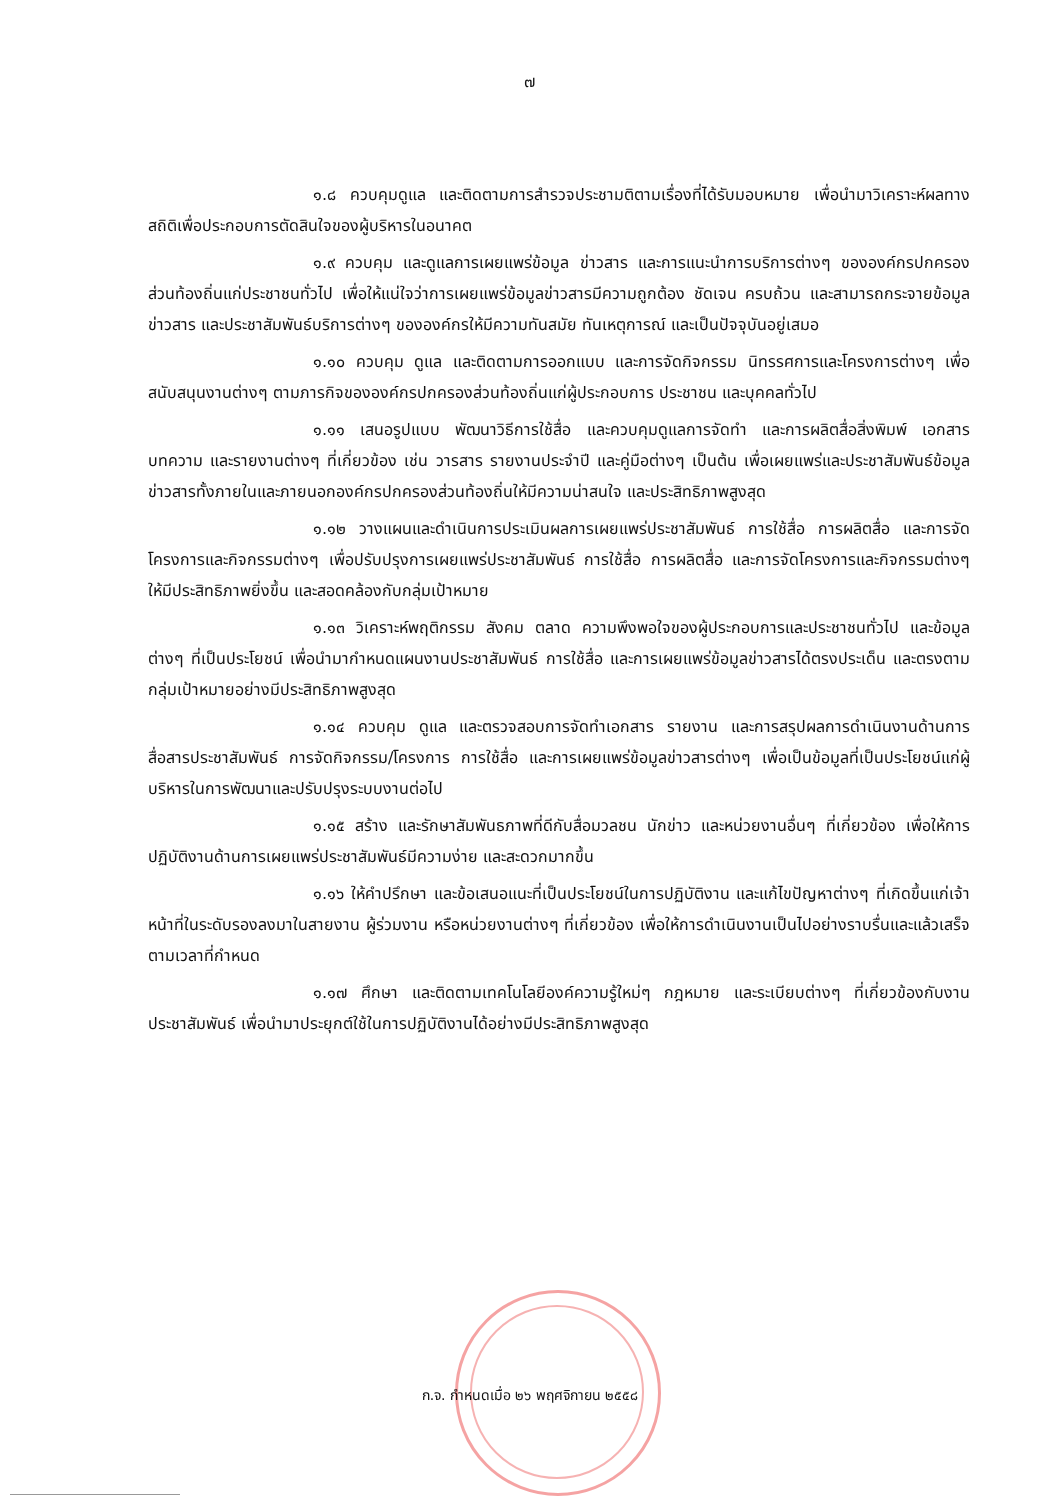๗
๑.๘ ควบคุมดูแล และติดตามการสำรวจประชามติตามเรื่องที่ได้รับมอบหมาย เพื่อนำมาวิเคราะห์ผลทางสถิติเพื่อประกอบการตัดสินใจของผู้บริหารในอนาคต
๑.๙ ควบคุม และดูแลการเผยแพร่ข้อมูล ข่าวสาร และการแนะนำการบริการต่างๆ ขององค์กรปกครองส่วนท้องถิ่นแก่ประชาชนทั่วไป เพื่อให้แน่ใจว่าการเผยแพร่ข้อมูลข่าวสารมีความถูกต้อง ชัดเจน ครบถ้วน และสามารถกระจายข้อมูล ข่าวสาร และประชาสัมพันธ์บริการต่างๆ ขององค์กรให้มีความทันสมัย ทันเหตุการณ์ และเป็นปัจจุบันอยู่เสมอ
๑.๑๐ ควบคุม ดูแล และติดตามการออกแบบ และการจัดกิจกรรม นิทรรศการและโครงการต่างๆ เพื่อสนับสนุนงานต่างๆ ตามภารกิจขององค์กรปกครองส่วนท้องถิ่นแก่ผู้ประกอบการ ประชาชน และบุคคลทั่วไป
๑.๑๑ เสนอรูปแบบ พัฒนาวิธีการใช้สื่อ และควบคุมดูแลการจัดทำ และการผลิตสื่อสิ่งพิมพ์ เอกสาร บทความ และรายงานต่างๆ ที่เกี่ยวข้อง เช่น วารสาร รายงานประจำปี และคู่มือต่างๆ เป็นต้น เพื่อเผยแพร่และประชาสัมพันธ์ข้อมูลข่าวสารทั้งภายในและภายนอกองค์กรปกครองส่วนท้องถิ่นให้มีความน่าสนใจ และประสิทธิภาพสูงสุด
๑.๑๒ วางแผนและดำเนินการประเมินผลการเผยแพร่ประชาสัมพันธ์ การใช้สื่อ การผลิตสื่อ และการจัดโครงการและกิจกรรมต่างๆ เพื่อปรับปรุงการเผยแพร่ประชาสัมพันธ์ การใช้สื่อ การผลิตสื่อ และการจัดโครงการและกิจกรรมต่างๆ ให้มีประสิทธิภาพยิ่งขึ้น และสอดคล้องกับกลุ่มเป้าหมาย
๑.๑๓ วิเคราะห์พฤติกรรม สังคม ตลาด ความพึงพอใจของผู้ประกอบการและประชาชนทั่วไป และข้อมูลต่างๆ ที่เป็นประโยชน์ เพื่อนำมากำหนดแผนงานประชาสัมพันธ์ การใช้สื่อ และการเผยแพร่ข้อมูลข่าวสารได้ตรงประเด็น และตรงตามกลุ่มเป้าหมายอย่างมีประสิทธิภาพสูงสุด
๑.๑๔ ควบคุม ดูแล และตรวจสอบการจัดทำเอกสาร รายงาน และการสรุปผลการดำเนินงานด้านการสื่อสารประชาสัมพันธ์ การจัดกิจกรรม/โครงการ การใช้สื่อ และการเผยแพร่ข้อมูลข่าวสารต่างๆ เพื่อเป็นข้อมูลที่เป็นประโยชน์แก่ผู้บริหารในการพัฒนาและปรับปรุงระบบงานต่อไป
๑.๑๕ สร้าง และรักษาสัมพันธภาพที่ดีกับสื่อมวลชน นักข่าว และหน่วยงานอื่นๆ ที่เกี่ยวข้อง เพื่อให้การปฏิบัติงานด้านการเผยแพร่ประชาสัมพันธ์มีความง่าย และสะดวกมากขึ้น
๑.๑๖ ให้คำปรึกษา และข้อเสนอแนะที่เป็นประโยชน์ในการปฏิบัติงาน และแก้ไขปัญหาต่างๆ ที่เกิดขึ้นแก่เจ้าหน้าที่ในระดับรองลงมาในสายงาน ผู้ร่วมงาน หรือหน่วยงานต่างๆ ที่เกี่ยวข้อง เพื่อให้การดำเนินงานเป็นไปอย่างราบรื่นและแล้วเสร็จตามเวลาที่กำหนด
๑.๑๗ ศึกษา และติดตามเทคโนโลยีองค์ความรู้ใหม่ๆ กฎหมาย และระเบียบต่างๆ ที่เกี่ยวข้องกับงานประชาสัมพันธ์ เพื่อนำมาประยุกต์ใช้ในการปฏิบัติงานได้อย่างมีประสิทธิภาพสูงสุด
ก.จ. กำหนดเมื่อ ๒๖ พฤศจิกายน ๒๕๕๘